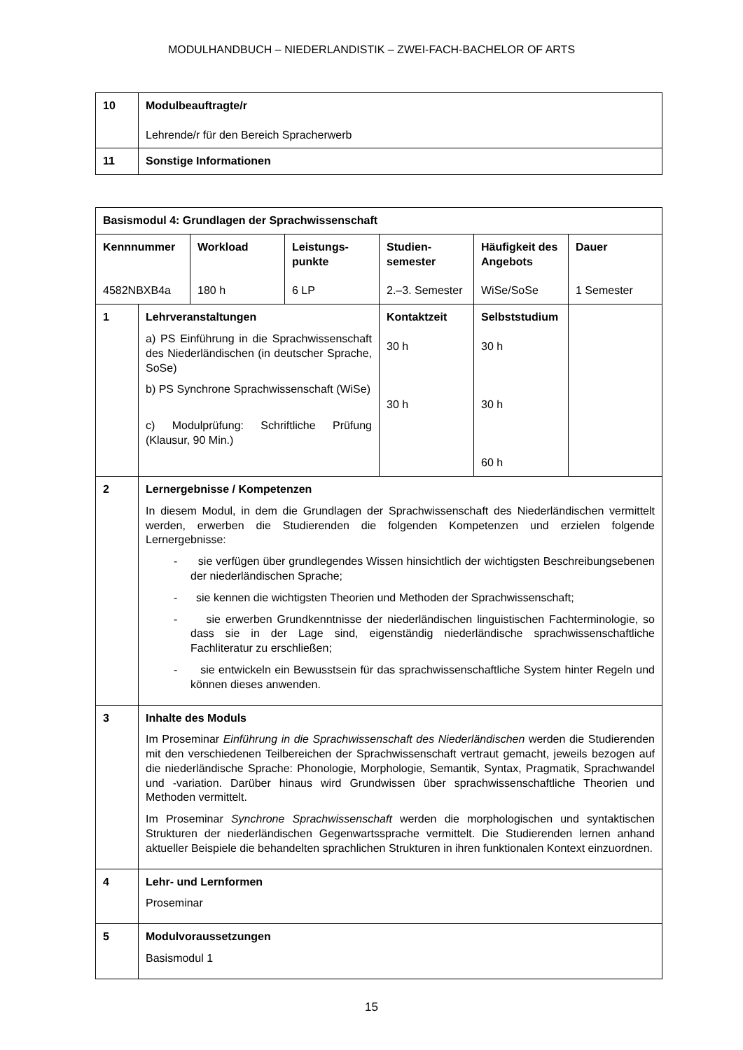MODULHANDBUCH – NIEDERLANDISTIK – ZWEI-FACH-BACHELOR OF ARTS
| 10 | Modulbeauftragte/r Lehrende/r für den Bereich Spracherwerb |
| 11 | Sonstige Informationen |
| Basismodul 4: Grundlagen der Sprachwissenschaft | | | | | | |
| Kennnummer 4582NBXB4a | | Workload 180 h | Leistungs- punkte 6 LP | Studien- semester 2.–3. Semester | Häufigkeit des Angebots WiSe/SoSe | Dauer 1 Semester |
| 1 | Lehrveranstaltungen a) PS Einführung in die Sprachwissenschaft des Niederländischen (in deutscher Sprache, SoSe) b) PS Synchrone Sprachwissenschaft (WiSe) c) Modulprüfung: Schriftliche Prüfung (Klausur, 90 Min.) | | | Kontaktzeit 30 h 30 h | Selbststudium 30 h 30 h 60 h | |
| 2 | Lernergebnisse / Kompetenzen In diesem Modul, in dem die Grundlagen der Sprachwissenschaft des Niederländischen vermittelt werden, erwerben die Studierenden die folgenden Kompetenzen und erzielen folgende Lernergebnisse: - sie verfügen über grundlegendes Wissen hinsichtlich der wichtigsten Beschreibungsebenen der niederländischen Sprache; - sie kennen die wichtigsten Theorien und Methoden der Sprachwissenschaft; - sie erwerben Grundkenntnisse der niederländischen linguistischen Fachterminologie, so dass sie in der Lage sind, eigenständig niederländische sprachwissenschaftliche Fachliteratur zu erschließen; - sie entwickeln ein Bewusstsein für das sprachwissenschaftliche System hinter Regeln und können dieses anwenden. | | | | | |
| 3 | Inhalte des Moduls Im Proseminar Einführung in die Sprachwissenschaft des Niederländischen werden die Studierenden mit den verschiedenen Teilbereichen der Sprachwissenschaft vertraut gemacht, jeweils bezogen auf die niederländische Sprache: Phonologie, Morphologie, Semantik, Syntax, Pragmatik, Sprachwandel und -variation. Darüber hinaus wird Grundwissen über sprachwissenschaftliche Theorien und Methoden vermittelt. Im Proseminar Synchrone Sprachwissenschaft werden die morphologischen und syntaktischen Strukturen der niederländischen Gegenwartssprache vermittelt. Die Studierenden lernen anhand aktueller Beispiele die behandelten sprachlichen Strukturen in ihren funktionalen Kontext einzuordnen. | | | | | |
| 4 | Lehr- und Lernformen Proseminar | | | | | |
| 5 | Modulvoraussetzungen Basismodul 1 | | | | | |
15